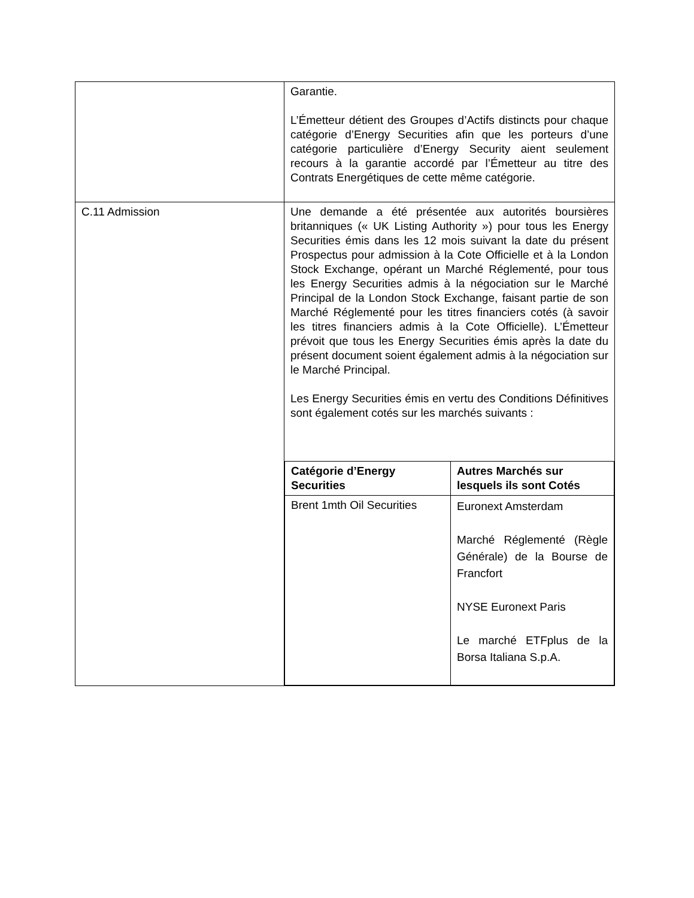| | Garantie. L’Émetteur détient des Groupes d’Actifs distincts pour chaque catégorie d’Energy Securities afin que les porteurs d’une catégorie particulière d’Energy Security aient seulement recours à la garantie accordé par l’Émetteur au titre des Contrats Energétiques de cette même catégorie. |
| C.11 Admission | Une demande a été présentée aux autorités boursières britanniques (« UK Listing Authority ») pour tous les Energy Securities émis dans les 12 mois suivant la date du présent Prospectus pour admission à la Cote Officielle et à la London Stock Exchange, opérant un Marché Réglementé, pour tous les Energy Securities admis à la négociation sur le Marché Principal de la London Stock Exchange, faisant partie de son Marché Réglementé pour les titres financiers cotés (à savoir les titres financiers admis à la Cote Officielle). L’Émetteur prévoit que tous les Energy Securities émis après la date du présent document soient également admis à la négociation sur le Marché Principal. Les Energy Securities émis en vertu des Conditions Définitives sont également cotés sur les marchés suivants : / Catégorie d’Energy Securities / Autres Marchés sur lesquels ils sont Cotés / / --- / --- / / Brent 1mth Oil Securities / Euronext Amsterdam Marché Réglementé (Règle Générale) de la Bourse de Francfort NYSE Euronext Paris Le marché ETFplus de la Borsa Italiana S.p.A. / |